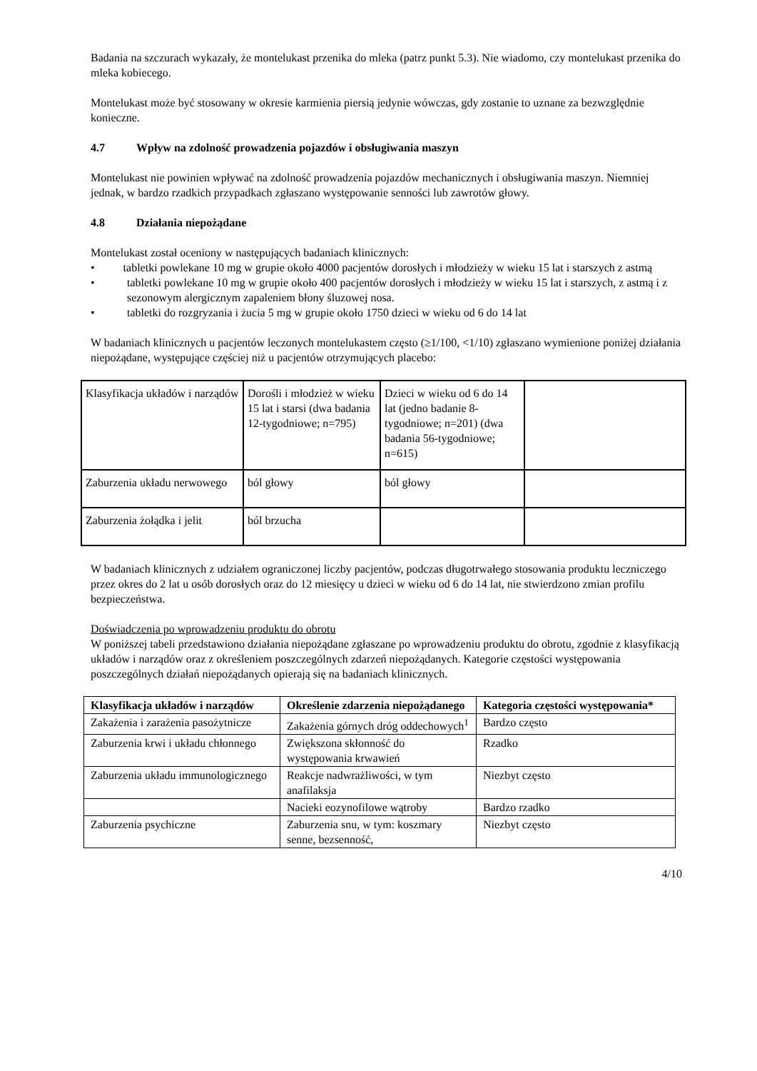Badania na szczurach wykazały, że montelukast przenika do mleka (patrz punkt 5.3). Nie wiadomo, czy montelukast przenika do mleka kobiecego.
Montelukast może być stosowany w okresie karmienia piersią jedynie wówczas, gdy zostanie to uznane za bezwzględnie konieczne.
4.7 Wpływ na zdolność prowadzenia pojazdów i obsługiwania maszyn
Montelukast nie powinien wpływać na zdolność prowadzenia pojazdów mechanicznych i obsługiwania maszyn. Niemniej jednak, w bardzo rzadkich przypadkach zgłaszano występowanie senności lub zawrotów głowy.
4.8 Działania niepożądane
Montelukast został oceniony w następujących badaniach klinicznych:
• tabletki powlekane 10 mg w grupie około 4000 pacjentów dorosłych i młodzieży w wieku 15 lat i starszych z astmą
• tabletki powlekane 10 mg w grupie około 400 pacjentów dorosłych i młodzieży w wieku 15 lat i starszych, z astmą i z sezonowym alergicznym zapaleniem błony śluzowej nosa.
• tabletki do rozgryzania i żucia 5 mg w grupie około 1750 dzieci w wieku od 6 do 14 lat
W badaniach klinicznych u pacjentów leczonych montelukastem często (≥1/100, <1/10) zgłaszano wymienione poniżej działania niepożądane, występujące częściej niż u pacjentów otrzymujących placebo:
| Klasyfikacja układów i narządów | Dorośli i młodzież w wieku 15 lat i starsi (dwa badania 12-tygodniowe; n=795) | Dzieci w wieku od 6 do 14 lat (jedno badanie 8-tygodniowe; n=201) (dwa badania 56-tygodniowe; n=615) | |
| Zaburzenia układu nerwowego | ból głowy | ból głowy | |
| Zaburzenia żołądka i jelit | ból brzucha | | |
W badaniach klinicznych z udziałem ograniczonej liczby pacjentów, podczas długotrwałego stosowania produktu leczniczego przez okres do 2 lat u osób dorosłych oraz do 12 miesięcy u dzieci w wieku od 6 do 14 lat, nie stwierdzono zmian profilu bezpieczeństwa.
Doświadczenia po wprowadzeniu produktu do obrotu
W poniższej tabeli przedstawiono działania niepożądane zgłaszane po wprowadzeniu produktu do obrotu, zgodnie z klasyfikacją układów i narządów oraz z określeniem poszczególnych zdarzeń niepożądanych. Kategorie częstości występowania poszczególnych działań niepożądanych opierają się na badaniach klinicznych.
| Klasyfikacja układów i narządów | Określenie zdarzenia niepożądanego | Kategoria częstości występowania* |
| --- | --- | --- |
| Zakażenia i zarażenia pasożytnicze | Zakażenia górnych dróg oddechowych<sup>1</sup> | Bardzo często |
| Zaburzenia krwi i układu chłonnego | Zwiększona skłonność do występowania krwawień | Rzadko |
| Zaburzenia układu immunologicznego | Reakcje nadwrażliwości, w tym anafilaksja | Niezbyt często |
| | Nacieki eozynofilowe wątroby | Bardzo rzadko |
| Zaburzenia psychiczne | Zaburzenia snu, w tym: koszmary senne, bezsenność, | Niezbyt często |
4/10